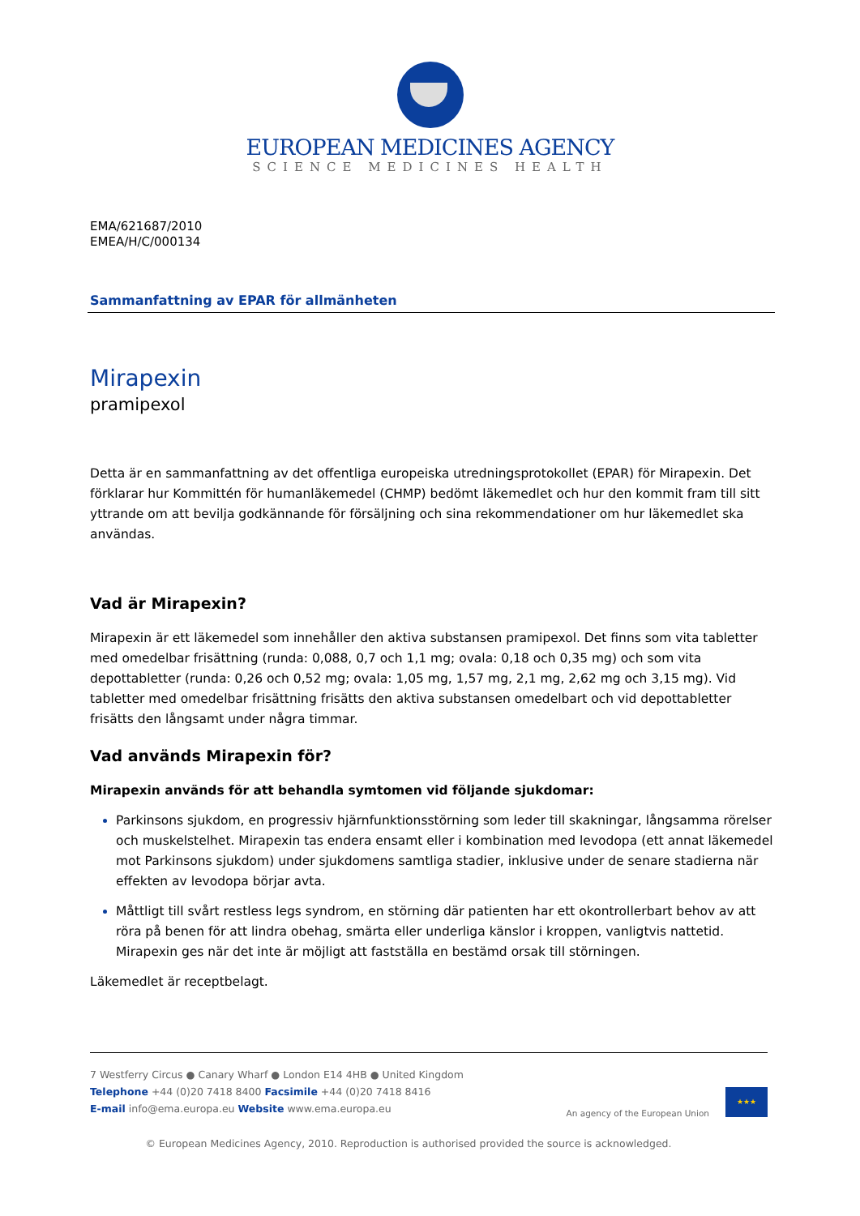EUROPEAN MEDICINES AGENCY
SCIENCE MEDICINES HEALTH
EMA/621687/2010
EMEA/H/C/000134
Sammanfattning av EPAR för allmänheten
Mirapexin
pramipexol
Detta är en sammanfattning av det offentliga europeiska utredningsprotokollet (EPAR) för Mirapexin. Det förklarar hur Kommittén för humanläkemedel (CHMP) bedömt läkemedlet och hur den kommit fram till sitt yttrande om att bevilja godkännande för försäljning och sina rekommendationer om hur läkemedlet ska användas.
Vad är Mirapexin?
Mirapexin är ett läkemedel som innehåller den aktiva substansen pramipexol. Det finns som vita tabletter med omedelbar frisättning (runda: 0,088, 0,7 och 1,1 mg; ovala: 0,18 och 0,35 mg) och som vita depottabletter (runda: 0,26 och 0,52 mg; ovala: 1,05 mg, 1,57 mg, 2,1 mg, 2,62 mg och 3,15 mg). Vid tabletter med omedelbar frisättning frisätts den aktiva substansen omedelbart och vid depottabletter frisätts den långsamt under några timmar.
Vad används Mirapexin för?
Mirapexin används för att behandla symtomen vid följande sjukdomar:
Parkinsons sjukdom, en progressiv hjärnfunktionsstörning som leder till skakningar, långsamma rörelser och muskelstelhet. Mirapexin tas endera ensamt eller i kombination med levodopa (ett annat läkemedel mot Parkinsons sjukdom) under sjukdomens samtliga stadier, inklusive under de senare stadierna när effekten av levodopa börjar avta.
Måttligt till svårt restless legs syndrom, en störning där patienten har ett okontrollerbart behov av att röra på benen för att lindra obehag, smärta eller underliga känslor i kroppen, vanligtvis nattetid. Mirapexin ges när det inte är möjligt att fastställa en bestämd orsak till störningen.
Läkemedlet är receptbelagt.
7 Westferry Circus ● Canary Wharf ● London E14 4HB ● United Kingdom
Telephone +44 (0)20 7418 8400 Facsimile +44 (0)20 7418 8416
E-mail info@ema.europa.eu Website www.ema.europa.eu
An agency of the European Union
★★★
© European Medicines Agency, 2010. Reproduction is authorised provided the source is acknowledged.